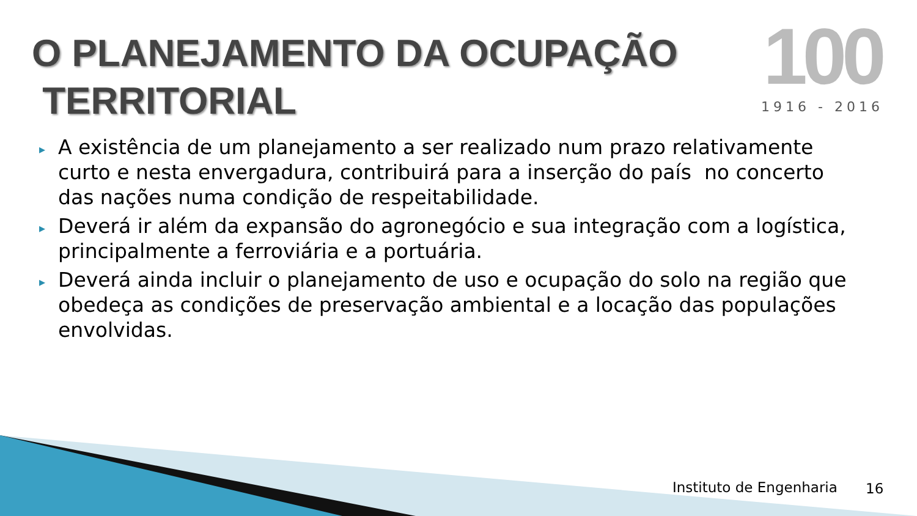O PLANEJAMENTO DA OCUPAÇÃO
TERRITORIAL
100
1916 - 2016
▸ A existência de um planejamento a ser realizado num prazo relativamente curto e nesta envergadura, contribuirá para a inserção do país no concerto das nações numa condição de respeitabilidade.
▸ Deverá ir além da expansão do agronegócio e sua integração com a logística, principalmente a ferroviária e a portuária.
▸ Deverá ainda incluir o planejamento de uso e ocupação do solo na região que obedeça as condições de preservação ambiental e a locação das populações envolvidas.
Instituto de Engenharia 16